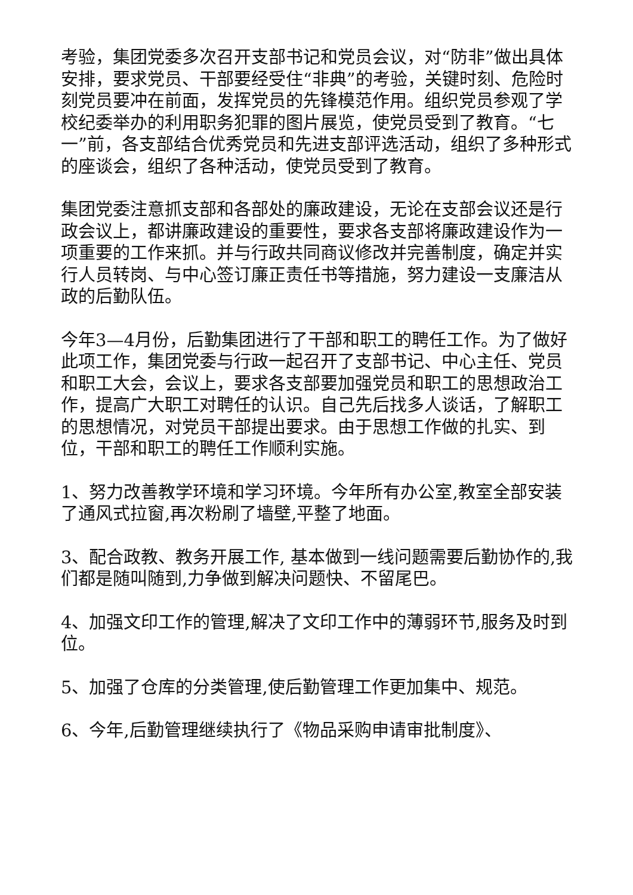考验，集团党委多次召开支部书记和党员会议，对“防非”做出具体安排，要求党员、干部要经受住“非典”的考验，关键时刻、危险时刻党员要冲在前面，发挥党员的先锋模范作用。组织党员参观了学校纪委举办的利用职务犯罪的图片展览，使党员受到了教育。“七一”前，各支部结合优秀党员和先进支部评选活动，组织了多种形式的座谈会，组织了各种活动，使党员受到了教育。
集团党委注意抓支部和各部处的廉政建设，无论在支部会议还是行政会议上，都讲廉政建设的重要性，要求各支部将廉政建设作为一项重要的工作来抓。并与行政共同商议修改并完善制度，确定并实行人员转岗、与中心签订廉正责任书等措施，努力建设一支廉洁从政的后勤队伍。
今年3—4月份，后勤集团进行了干部和职工的聘任工作。为了做好此项工作，集团党委与行政一起召开了支部书记、中心主任、党员和职工大会，会议上，要求各支部要加强党员和职工的思想政治工作，提高广大职工对聘任的认识。自己先后找多人谈话，了解职工的思想情况，对党员干部提出要求。由于思想工作做的扎实、到位，干部和职工的聘任工作顺利实施。
1、努力改善教学环境和学习环境。今年所有办公室,教室全部安装了通风式拉窗,再次粉刷了墙壁,平整了地面。
3、配合政教、教务开展工作, 基本做到一线问题需要后勤协作的,我们都是随叫随到,力争做到解决问题快、不留尾巴。
4、加强文印工作的管理,解决了文印工作中的薄弱环节,服务及时到位。
5、加强了仓库的分类管理,使后勤管理工作更加集中、规范。
6、今年,后勤管理继续执行了《物品采购申请审批制度》、